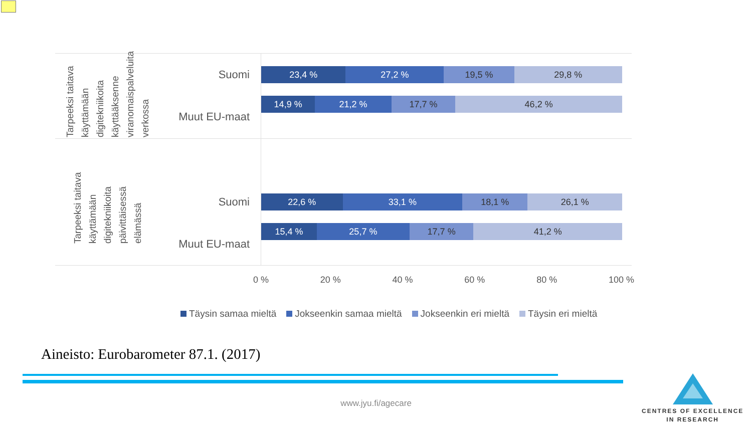Tarpeeksi taitava käyttämään digitekniikoita käyttääksenne viranomaispalveluita verkossa
Suomi
Muut EU-maat
23,4 % 27,2 % 19,5 % 29,8 %
14,9 % 21,2 % 17,7 % 46,2 %
Tarpeeksi taitava käyttämään digitekniikoita päivittäisessä elämässä
Suomi
Muut EU-maat
22,6 % 33,1 % 18,1 % 26,1 %
15,4 % 25,7 % 17,7 % 41,2 %
0 % 20 % 40 % 60 % 80 % 100 %
Täysin samaa mieltä Jokseenkin samaa mieltä Jokseenkin eri mieltä Täysin eri mieltä
Aineisto: Eurobarometer 87.1. (2017)
CENTRES OF EXCELLENCE
IN RESEARCH
www.jyu.fi/agecare